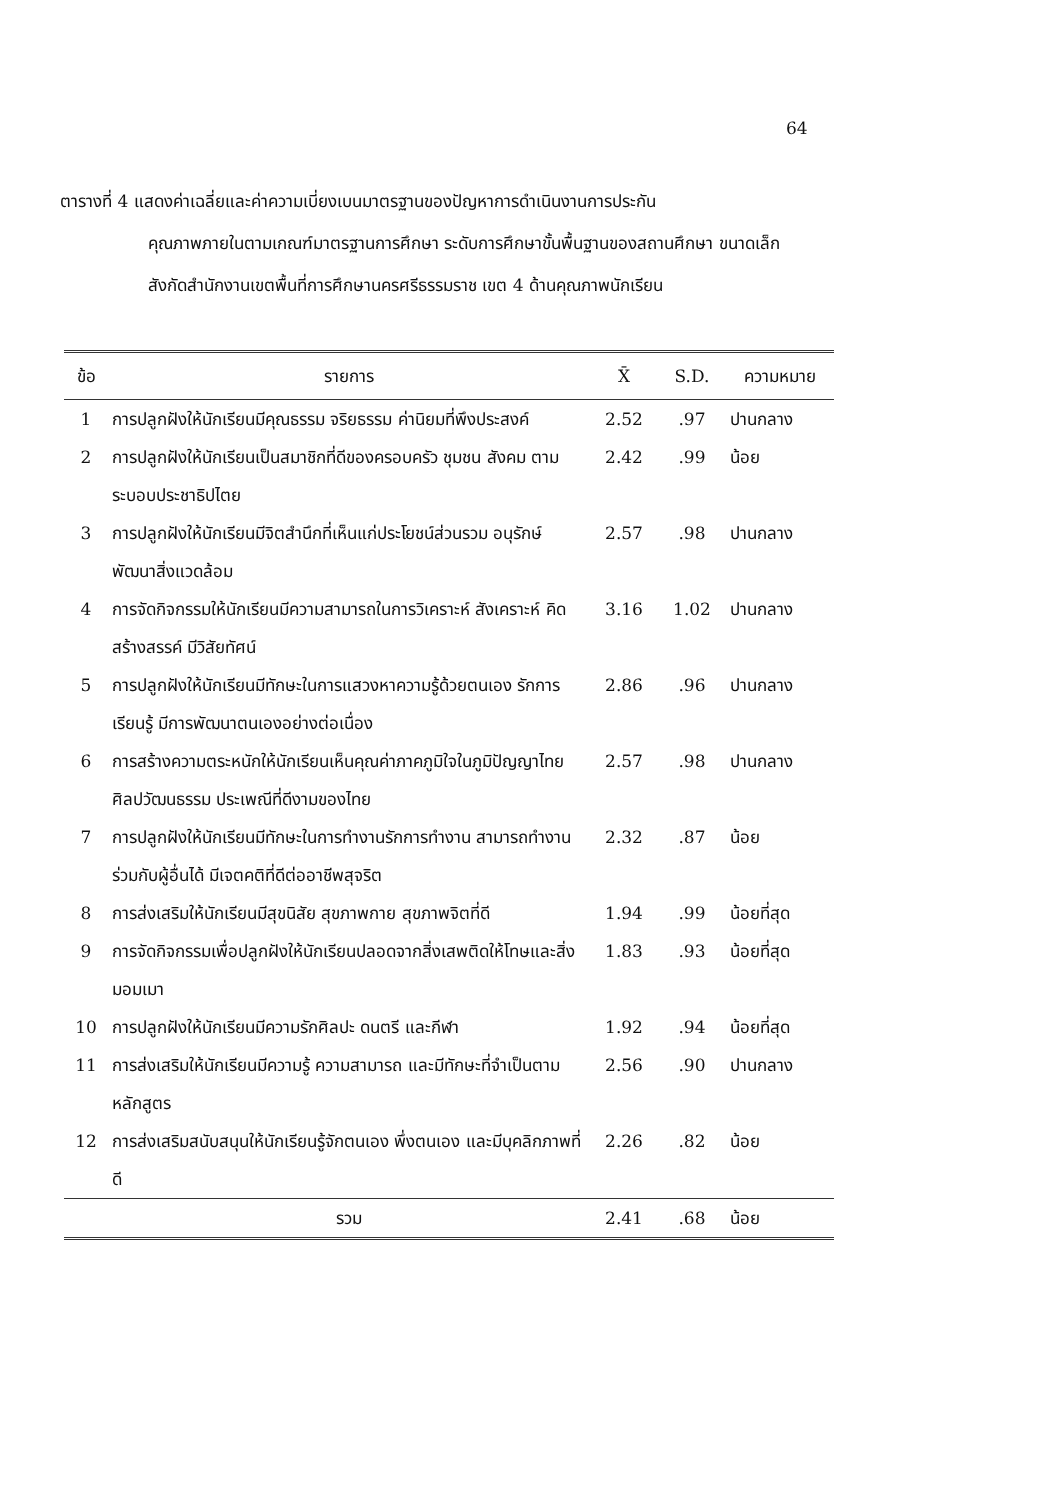64
ตารางที่ 4 แสดงค่าเฉลี่ยและค่าความเบี่ยงเบนมาตรฐานของปัญหาการดำเนินงานการประกัน
คุณภาพภายในตามเกณฑ์มาตรฐานการศึกษา ระดับการศึกษาขั้นพื้นฐานของสถานศึกษา ขนาดเล็ก สังกัดสำนักงานเขตพื้นที่การศึกษานครศรีธรรมราช เขต 4 ด้านคุณภาพนักเรียน
| ข้อ | รายการ | X̄ | S.D. | ความหมาย |
| --- | --- | --- | --- | --- |
| 1 | การปลูกฝังให้นักเรียนมีคุณธรรม จริยธรรม ค่านิยมที่พึงประสงค์ | 2.52 | .97 | ปานกลาง |
| 2 | การปลูกฝังให้นักเรียนเป็นสมาชิกที่ดีของครอบครัว ชุมชน สังคม ตามระบอบประชาธิปไตย | 2.42 | .99 | น้อย |
| 3 | การปลูกฝังให้นักเรียนมีจิตสำนึกที่เห็นแก่ประโยชน์ส่วนรวม อนุรักษ์ พัฒนาสิ่งแวดล้อม | 2.57 | .98 | ปานกลาง |
| 4 | การจัดกิจกรรมให้นักเรียนมีความสามารถในการวิเคราะห์ สังเคราะห์ คิดสร้างสรรค์ มีวิสัยทัศน์ | 3.16 | 1.02 | ปานกลาง |
| 5 | การปลูกฝังให้นักเรียนมีทักษะในการแสวงหาความรู้ด้วยตนเอง รักการเรียนรู้ มีการพัฒนาตนเองอย่างต่อเนื่อง | 2.86 | .96 | ปานกลาง |
| 6 | การสร้างความตระหนักให้นักเรียนเห็นคุณค่าภาคภูมิใจในภูมิปัญญาไทย ศิลปวัฒนธรรม ประเพณีที่ดีงามของไทย | 2.57 | .98 | ปานกลาง |
| 7 | การปลูกฝังให้นักเรียนมีทักษะในการทำงานรักการทำงาน สามารถทำงานร่วมกับผู้อื่นได้ มีเจตคติที่ดีต่ออาชีพสุจริต | 2.32 | .87 | น้อย |
| 8 | การส่งเสริมให้นักเรียนมีสุขนิสัย สุขภาพกาย สุขภาพจิตที่ดี | 1.94 | .99 | น้อยที่สุด |
| 9 | การจัดกิจกรรมเพื่อปลูกฝังให้นักเรียนปลอดจากสิ่งเสพติดให้โทษและสิ่งมอมเมา | 1.83 | .93 | น้อยที่สุด |
| 10 | การปลูกฝังให้นักเรียนมีความรักศิลปะ ดนตรี และกีฬา | 1.92 | .94 | น้อยที่สุด |
| 11 | การส่งเสริมให้นักเรียนมีความรู้ ความสามารถ และมีทักษะที่จำเป็นตามหลักสูตร | 2.56 | .90 | ปานกลาง |
| 12 | การส่งเสริมสนับสนุนให้นักเรียนรู้จักตนเอง พึ่งตนเอง และมีบุคลิกภาพที่ดี | 2.26 | .82 | น้อย |
| | รวม | 2.41 | .68 | น้อย |